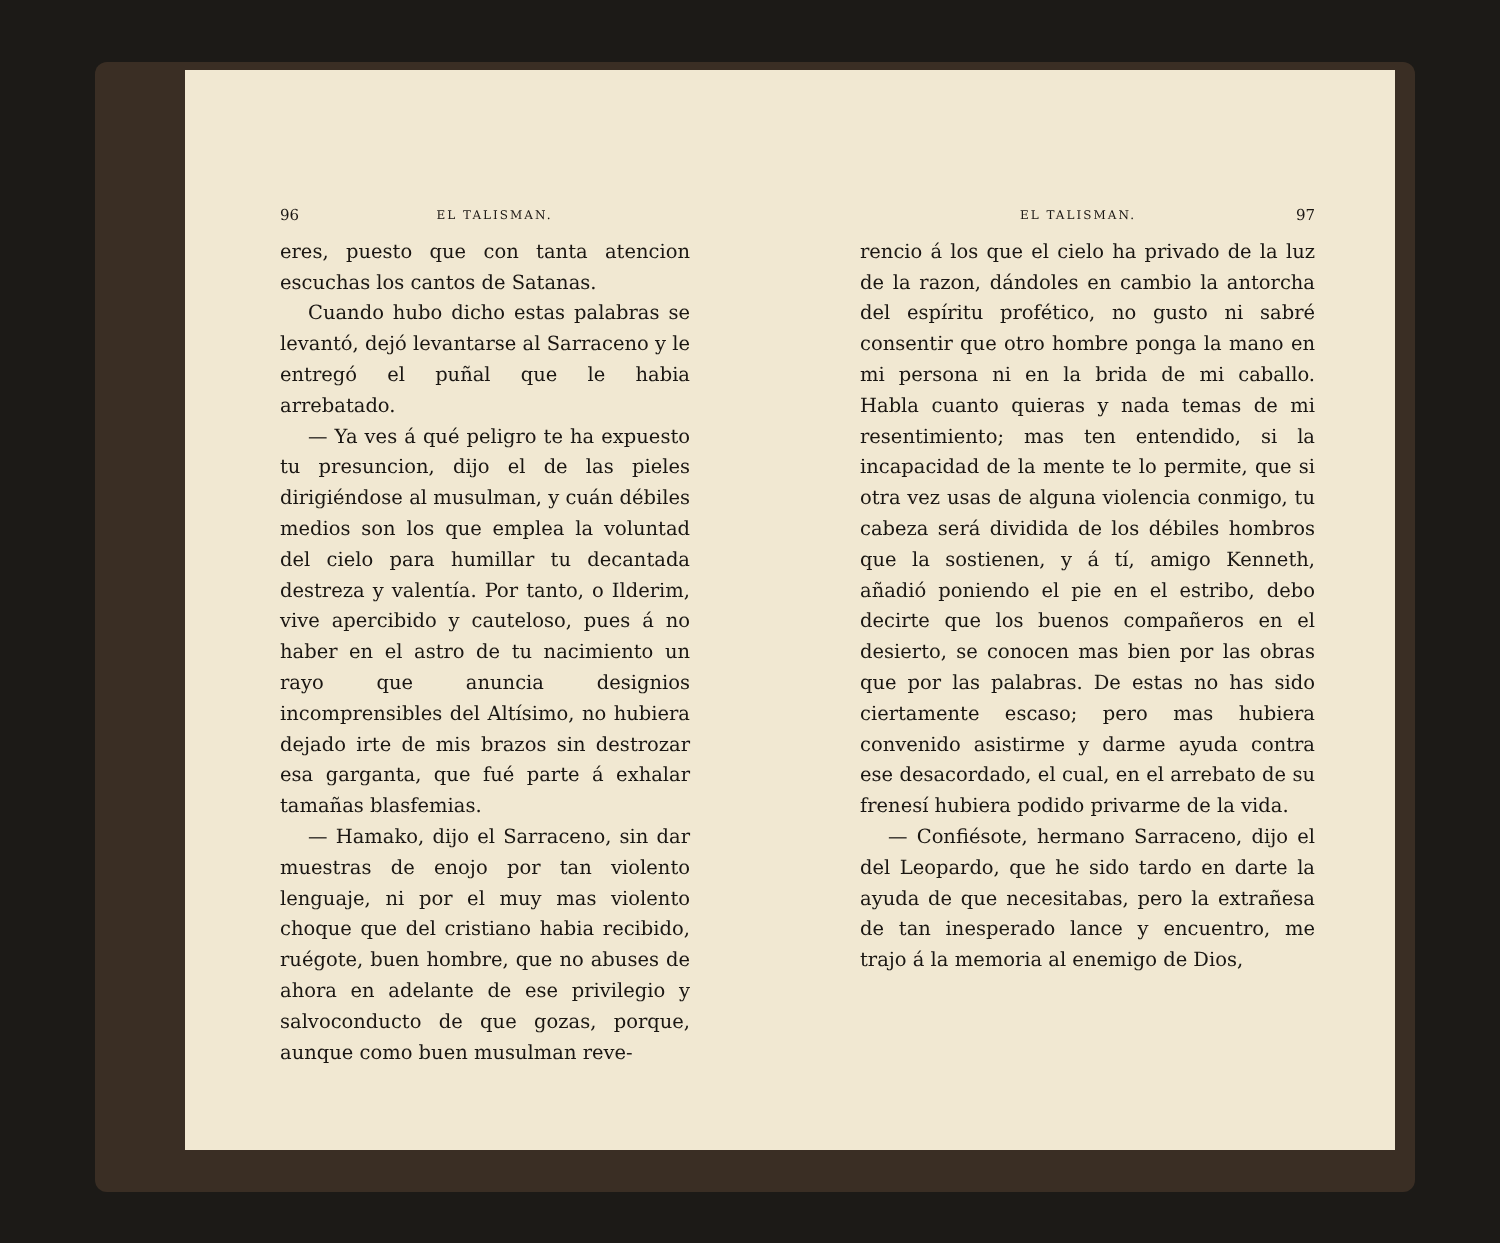96 EL TALISMAN.
eres, puesto que con tanta atencion escuchas los cantos de Satanas.
Cuando hubo dicho estas palabras se levantó, dejó levantarse al Sarraceno y le entregó el puñal que le habia arrebatado.
— Ya ves á qué peligro te ha expuesto tu presuncion, dijo el de las pieles dirigiéndose al musulman, y cuán débiles medios son los que emplea la voluntad del cielo para humillar tu decantada destreza y valentía. Por tanto, o Ilderim, vive apercibido y cauteloso, pues á no haber en el astro de tu nacimiento un rayo que anuncia designios incomprensibles del Altísimo, no hubiera dejado irte de mis brazos sin destrozar esa garganta, que fué parte á exhalar tamañas blasfemias.
— Hamako, dijo el Sarraceno, sin dar muestras de enojo por tan violento lenguaje, ni por el muy mas violento choque que del cristiano habia recibido, ruégote, buen hombre, que no abuses de ahora en adelante de ese privilegio y salvoconducto de que gozas, porque, aunque como buen musulman reve-
EL TALISMAN. 97
rencio á los que el cielo ha privado de la luz de la razon, dándoles en cambio la antorcha del espíritu profético, no gusto ni sabré consentir que otro hombre ponga la mano en mi persona ni en la brida de mi caballo. Habla cuanto quieras y nada temas de mi resentimiento; mas ten entendido, si la incapacidad de la mente te lo permite, que si otra vez usas de alguna violencia conmigo, tu cabeza será dividida de los débiles hombros que la sostienen, y á tí, amigo Kenneth, añadió poniendo el pie en el estribo, debo decirte que los buenos compañeros en el desierto, se conocen mas bien por las obras que por las palabras. De estas no has sido ciertamente escaso; pero mas hubiera convenido asistirme y darme ayuda contra ese desacordado, el cual, en el arrebato de su frenesí hubiera podido privarme de la vida.
— Confiésote, hermano Sarraceno, dijo el del Leopardo, que he sido tardo en darte la ayuda de que necesitabas, pero la extrañesa de tan inesperado lance y encuentro, me trajo á la memoria al enemigo de Dios,